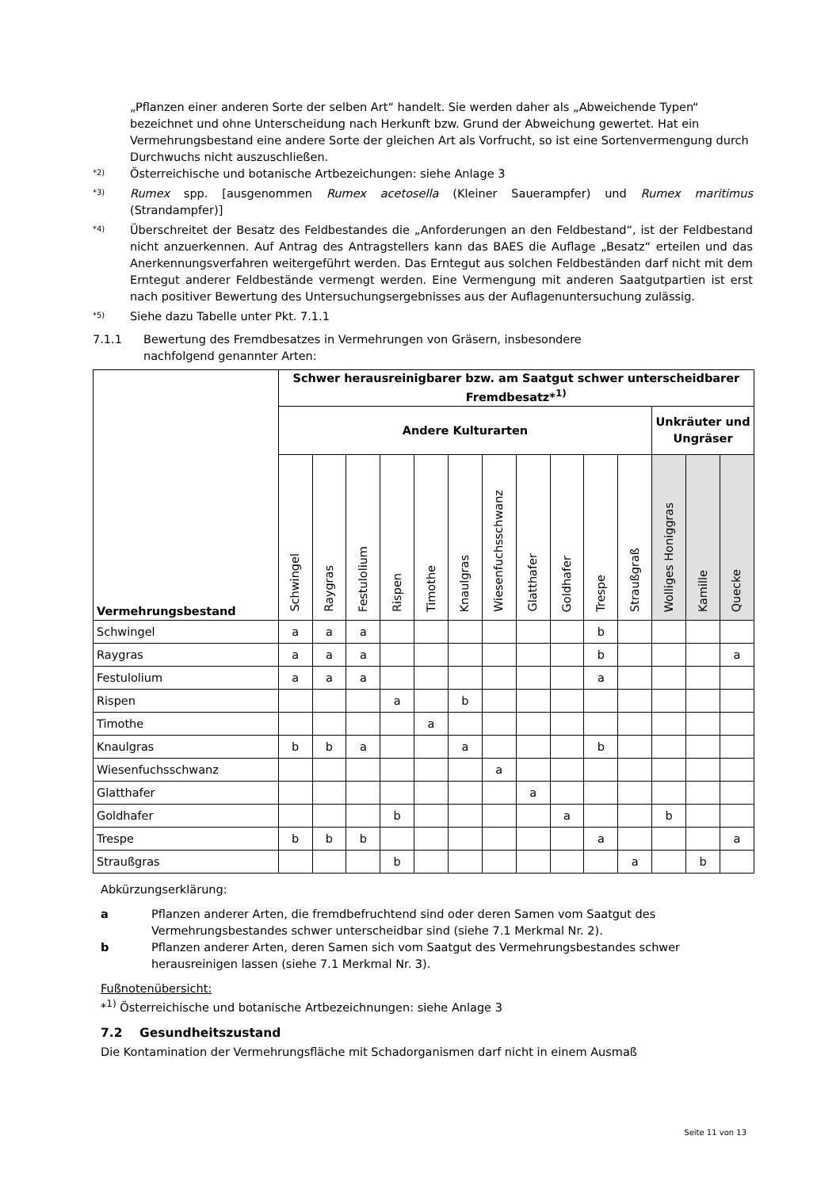„Pflanzen einer anderen Sorte der selben Art“ handelt. Sie werden daher als „Abweichende Typen“ bezeichnet und ohne Unterscheidung nach Herkunft bzw. Grund der Abweichung gewertet. Hat ein Vermehrungsbestand eine andere Sorte der gleichen Art als Vorfrucht, so ist eine Sortenvermengung durch Durchwuchs nicht auszuschließen.
*2) Österreichische und botanische Artbezeichungen: siehe Anlage 3
*3) Rumex spp. [ausgenommen Rumex acetosella (Kleiner Sauerampfer) und Rumex maritimus (Strandampfer)]
*4) Überschreitet der Besatz des Feldbestandes die „Anforderungen an den Feldbestand“, ist der Feldbestand nicht anzuerkennen. Auf Antrag des Antragstellers kann das BAES die Auflage „Besatz“ erteilen und das Anerkennungsverfahren weitergeführt werden. Das Erntegut aus solchen Feldbeständen darf nicht mit dem Erntegut anderer Feldbestände vermengt werden. Eine Vermengung mit anderen Saatgutpartien ist erst nach positiver Bewertung des Untersuchungsergebnisses aus der Auflagenuntersuchung zulässig.
*5) Siehe dazu Tabelle unter Pkt. 7.1.1
7.1.1 Bewertung des Fremdbesatzes in Vermehrungen von Gräsern, insbesondere
nachfolgend genannter Arten:
| Vermehrungsbestand | Schwer herausreinigbarer bzw. am Saatgut schwer unterscheidbarer Fremdbesatz*<sup>1)</sup> | | | | | | | | | | | | | |
| --- | --- | --- | --- | --- | --- | --- | --- | --- | --- | --- | --- | --- | --- | --- |
| | Andere Kulturarten | | | | | | | | | | | Unkräuter und Ungräser | | |
| | Schwingel | Raygras | Festulolium | Rispen | Timothe | Knaulgras | Wiesenfuchsschwanz | Glatthafer | Goldhafer | Trespe | Straußgraß | Wolliges Honiggras | Kamille | Quecke |
| Schwingel | a | a | a | | | | | | | b | | | | |
| Raygras | a | a | a | | | | | | | b | | | | a |
| Festulolium | a | a | a | | | | | | | a | | | | |
| Rispen | | | | a | | b | | | | | | | | |
| Timothe | | | | | a | | | | | | | | | |
| Knaulgras | b | b | a | | | a | | | | b | | | | |
| Wiesenfuchsschwanz | | | | | | | a | | | | | | | |
| Glatthafer | | | | | | | | a | | | | | | |
| Goldhafer | | | | b | | | | | a | | | b | | |
| Trespe | b | b | b | | | | | | | a | | | | a |
| Straußgras | | | | b | | | | | | | a | | b | |
Abkürzungserklärung:
a Pflanzen anderer Arten, die fremdbefruchtend sind oder deren Samen vom Saatgut des Vermehrungsbestandes schwer unterscheidbar sind (siehe 7.1 Merkmal Nr. 2).
b Pflanzen anderer Arten, deren Samen sich vom Saatgut des Vermehrungsbestandes schwer herausreinigen lassen (siehe 7.1 Merkmal Nr. 3).
Fußnotenübersicht:
*<sup>1)</sup> Österreichische und botanische Artbezeichnungen: siehe Anlage 3
7.2 Gesundheitszustand
Die Kontamination der Vermehrungsfläche mit Schadorganismen darf nicht in einem Ausmaß
Seite 11 von 13